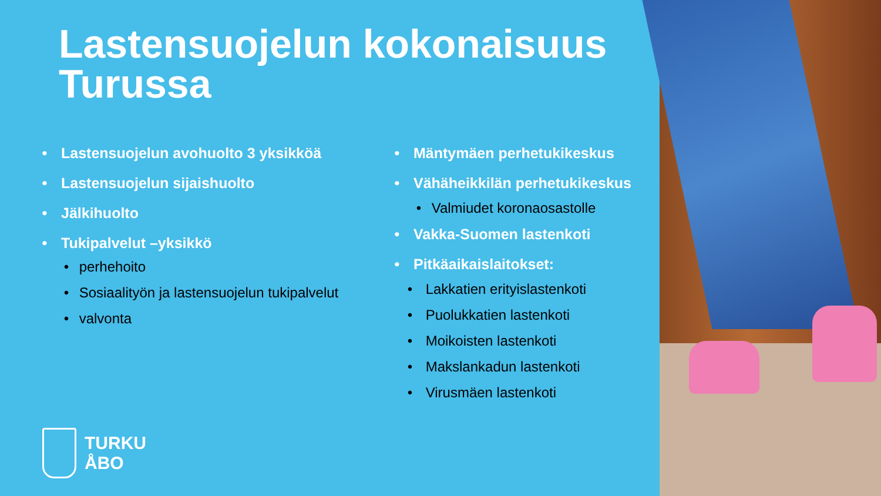Lastensuojelun kokonaisuus
Turussa
• Lastensuojelun avohuolto 3 yksikköä
• Lastensuojelun sijaishuolto
• Jälkihuolto
• Tukipalvelut –yksikkö
• perhehoito
• Sosiaalityön ja lastensuojelun tukipalvelut
• valvonta
• Mäntymäen perhetukikeskus
• Vähäheikkilän perhetukikeskus
• Valmiudet koronaosastolle
• Vakka-Suomen lastenkoti
• Pitkäaikaislaitokset:
• Lakkatien erityislastenkoti
• Puolukkatien lastenkoti
• Moikoisten lastenkoti
• Makslankadun lastenkoti
• Virusmäen lastenkoti
TURKU
ÅBO